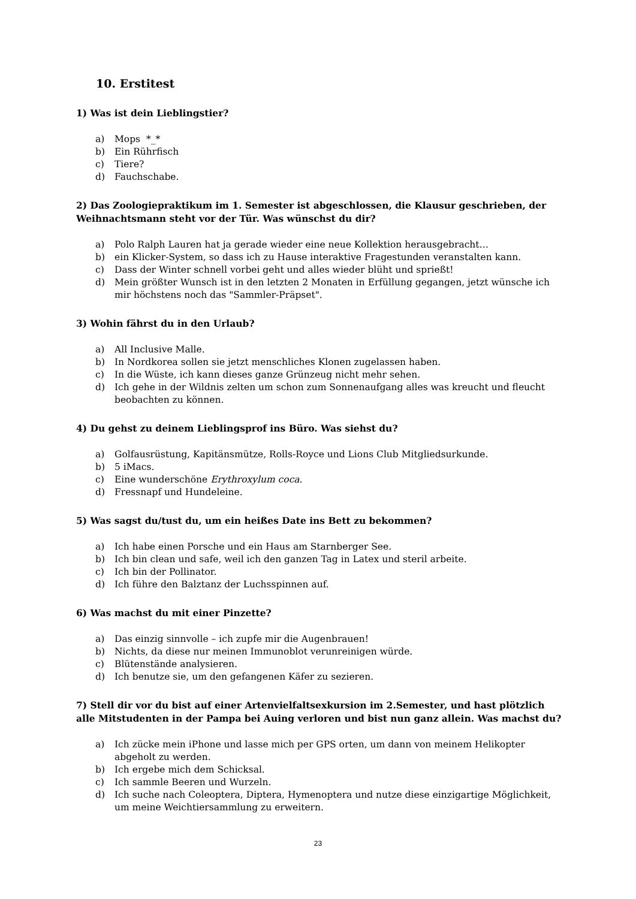10. Erstitest
1) Was ist dein Lieblingstier?
a) Mops *_*
b) Ein Rührfisch
c) Tiere?
d) Fauchschabe.
2) Das Zoologiepraktikum im 1. Semester ist abgeschlossen, die Klausur geschrieben, der Weihnachtsmann steht vor der Tür. Was wünschst du dir?
a) Polo Ralph Lauren hat ja gerade wieder eine neue Kollektion herausgebracht…
b) ein Klicker-System, so dass ich zu Hause interaktive Fragestunden veranstalten kann.
c) Dass der Winter schnell vorbei geht und alles wieder blüht und sprießt!
d) Mein größter Wunsch ist in den letzten 2 Monaten in Erfüllung gegangen, jetzt wünsche ich mir höchstens noch das "Sammler-Präpset".
3) Wohin fährst du in den Urlaub?
a) All Inclusive Malle.
b) In Nordkorea sollen sie jetzt menschliches Klonen zugelassen haben.
c) In die Wüste, ich kann dieses ganze Grünzeug nicht mehr sehen.
d) Ich gehe in der Wildnis zelten um schon zum Sonnenaufgang alles was kreucht und fleucht beobachten zu können.
4) Du gehst zu deinem Lieblingsprof ins Büro. Was siehst du?
a) Golfausrüstung, Kapitänsmütze, Rolls-Royce und Lions Club Mitgliedsurkunde.
b) 5 iMacs.
c) Eine wunderschöne Erythroxylum coca.
d) Fressnapf und Hundeleine.
5) Was sagst du/tust du, um ein heißes Date ins Bett zu bekommen?
a) Ich habe einen Porsche und ein Haus am Starnberger See.
b) Ich bin clean und safe, weil ich den ganzen Tag in Latex und steril arbeite.
c) Ich bin der Pollinator.
d) Ich führe den Balztanz der Luchsspinnen auf.
6) Was machst du mit einer Pinzette?
a) Das einzig sinnvolle – ich zupfe mir die Augenbrauen!
b) Nichts, da diese nur meinen Immunoblot verunreinigen würde.
c) Blütenstände analysieren.
d) Ich benutze sie, um den gefangenen Käfer zu sezieren.
7) Stell dir vor du bist auf einer Artenvielfaltsexkursion im 2.Semester, und hast plötzlich alle Mitstudenten in der Pampa bei Auing verloren und bist nun ganz allein. Was machst du?
a) Ich zücke mein iPhone und lasse mich per GPS orten, um dann von meinem Helikopter abgeholt zu werden.
b) Ich ergebe mich dem Schicksal.
c) Ich sammle Beeren und Wurzeln.
d) Ich suche nach Coleoptera, Diptera, Hymenoptera und nutze diese einzigartige Möglichkeit, um meine Weichtiersammlung zu erweitern.
23